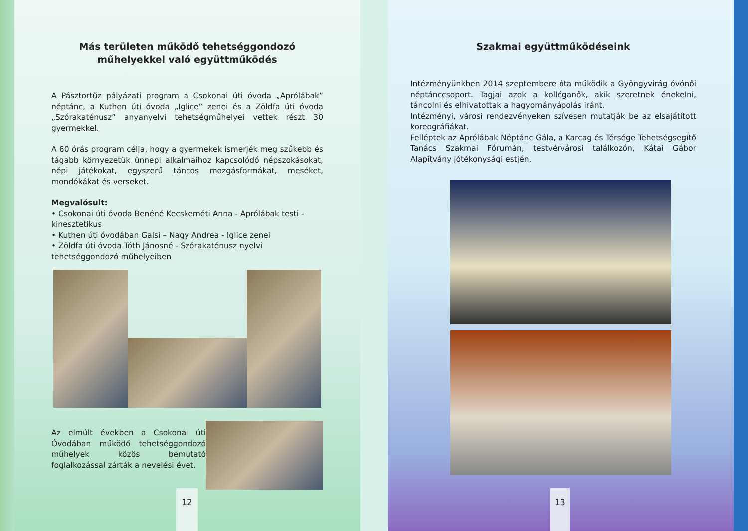Más területen működő tehetséggondozó
műhelyekkel való együttműködés
A Pásztortűz pályázati program a Csokonai úti óvoda „Aprólábak” néptánc, a Kuthen úti óvoda „Iglice” zenei és a Zöldfa úti óvoda „Szórakaténusz” anyanyelvi tehetségműhelyei vettek részt 30 gyermekkel.
A 60 órás program célja, hogy a gyermekek ismerjék meg szűkebb és tágabb környezetük ünnepi alkalmaihoz kapcsolódó népszokásokat, népi játékokat, egyszerű táncos mozgásformákat, meséket, mondókákat és verseket.
Megvalósult:
• Csokonai úti óvoda Benéné Kecskeméti Anna - Aprólábak testi - kinesztetikus
• Kuthen úti óvodában Galsi – Nagy Andrea - Iglice zenei
• Zöldfa úti óvoda Tóth Jánosné - Szórakaténusz nyelvi tehetséggondozó műhelyeiben
Az elmúlt években a Csokonai úti Óvodában működő tehetséggondozó műhelyek közös bemutató foglalkozással zárták a nevelési évet.
12
Szakmai együttműködéseink
Intézményünkben 2014 szeptembere óta működik a Gyöngyvirág óvónői néptánccsoport. Tagjai azok a kolléganők, akik szeretnek énekelni, táncolni és elhivatottak a hagyományápolás iránt.
Intézményi, városi rendezvényeken szívesen mutatják be az elsajátított koreográfiákat.
Felléptek az Aprólábak Néptánc Gála, a Karcag és Térsége Tehetségsegítő Tanács Szakmai Fórumán, testvérvárosi találkozón, Kátai Gábor Alapítvány jótékonysági estjén.
13